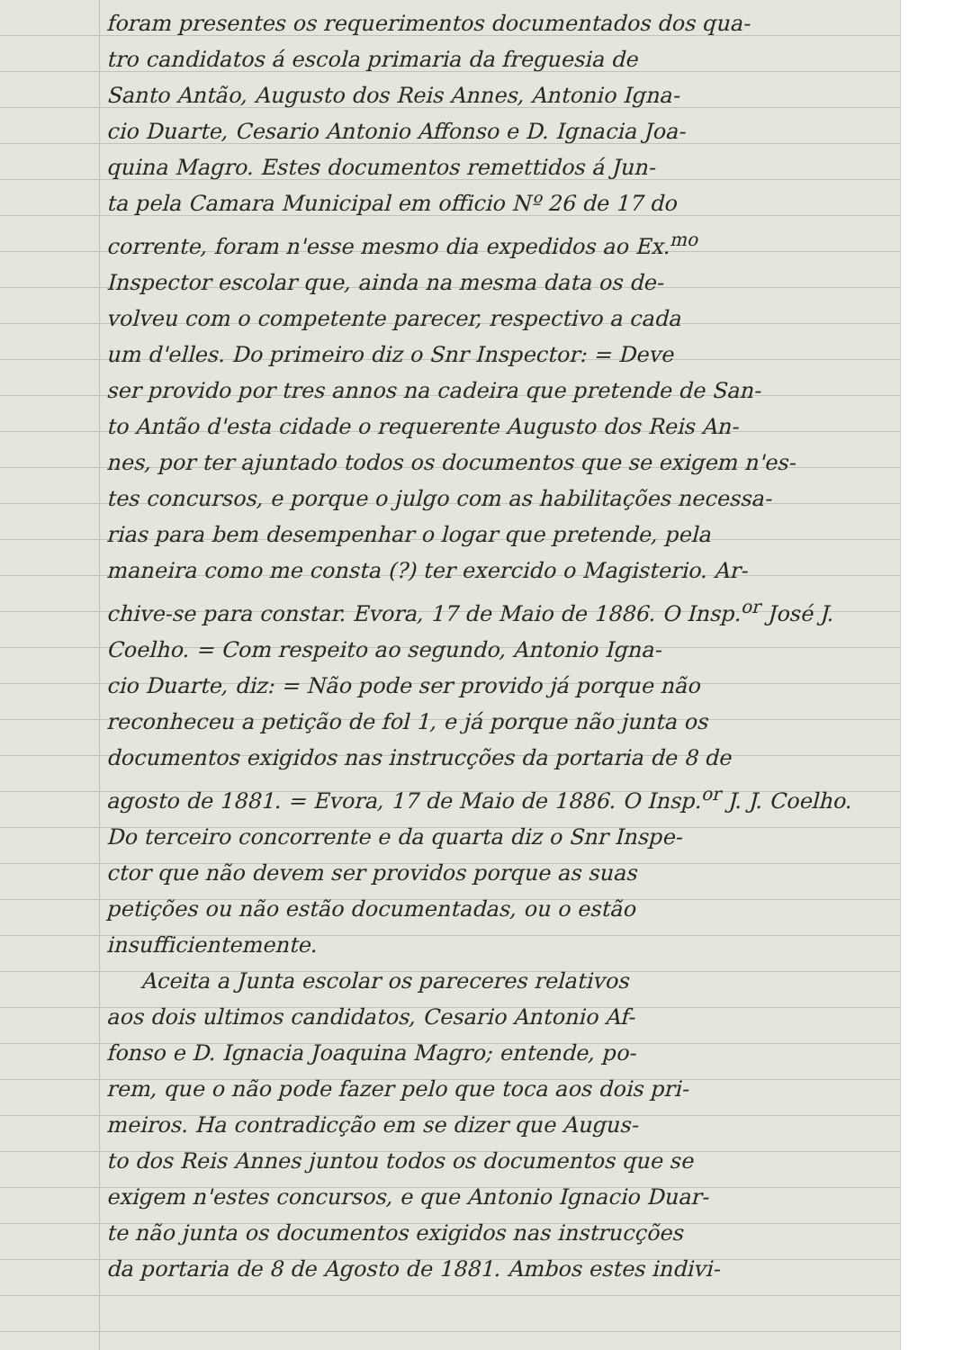foram presentes os requerimentos documentados dos qua-
tro candidatos á escola primaria da freguesia de
Santo Antão, Augusto dos Reis Annes, Antonio Igna-
cio Duarte, Cesario Antonio Affonso e D. Ignacia Joa-
quina Magro. Estes documentos remettidos á Jun-
ta pela Camara Municipal em officio Nº 26 de 17 do
corrente, foram n'esse mesmo dia expedidos ao Ex.<sup>mo</sup>
Inspector escolar que, ainda na mesma data os de-
volveu com o competente parecer, respectivo a cada
um d'elles. Do primeiro diz o Snr Inspector: = Deve
ser provido por tres annos na cadeira que pretende de San-
to Antão d'esta cidade o requerente Augusto dos Reis An-
nes, por ter ajuntado todos os documentos que se exigem n'es-
tes concursos, e porque o julgo com as habilitações necessa-
rias para bem desempenhar o logar que pretende, pela
maneira como me consta (?) ter exercido o Magisterio. Ar-
chive-se para constar. Evora, 17 de Maio de 1886. O Insp.<sup>or</sup> José J.
Coelho. = Com respeito ao segundo, Antonio Igna-
cio Duarte, diz: = Não pode ser provido já porque não
reconheceu a petição de fol 1, e já porque não junta os
documentos exigidos nas instrucções da portaria de 8 de
agosto de 1881. = Evora, 17 de Maio de 1886. O Insp.<sup>or</sup> J. J. Coelho.
Do terceiro concorrente e da quarta diz o Snr Inspe-
ctor que não devem ser providos porque as suas
petições ou não estão documentadas, ou o estão
insufficientemente.
Aceita a Junta escolar os pareceres relativos
aos dois ultimos candidatos, Cesario Antonio Af-
fonso e D. Ignacia Joaquina Magro; entende, po-
rem, que o não pode fazer pelo que toca aos dois pri-
meiros. Ha contradicção em se dizer que Augus-
to dos Reis Annes juntou todos os documentos que se
exigem n'estes concursos, e que Antonio Ignacio Duar-
te não junta os documentos exigidos nas instrucções
da portaria de 8 de Agosto de 1881. Ambos estes indivi-